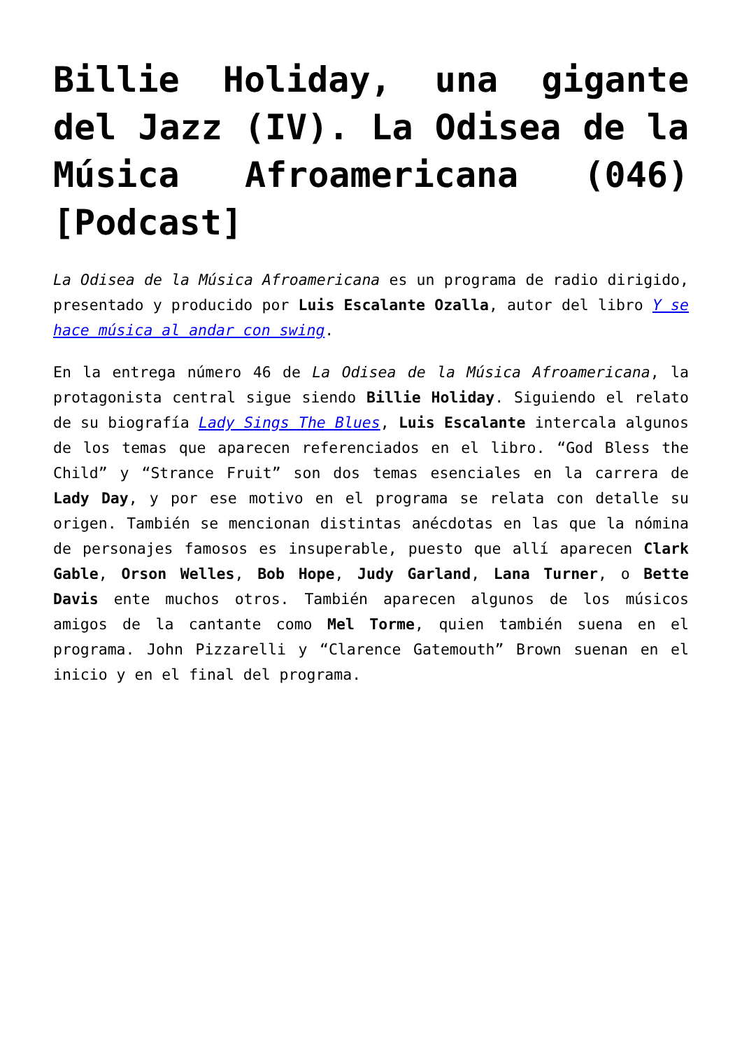Billie Holiday, una gigante del Jazz (IV). La Odisea de la Música Afroamericana (046) [Podcast]
La Odisea de la Música Afroamericana es un programa de radio dirigido, presentado y producido por Luis Escalante Ozalla, autor del libro Y se hace música al andar con swing.
En la entrega número 46 de La Odisea de la Música Afroamericana, la protagonista central sigue siendo Billie Holiday. Siguiendo el relato de su biografía Lady Sings The Blues, Luis Escalante intercala algunos de los temas que aparecen referenciados en el libro. “God Bless the Child” y “Strance Fruit” son dos temas esenciales en la carrera de Lady Day, y por ese motivo en el programa se relata con detalle su origen. También se mencionan distintas anécdotas en las que la nómina de personajes famosos es insuperable, puesto que allí aparecen Clark Gable, Orson Welles, Bob Hope, Judy Garland, Lana Turner, o Bette Davis ente muchos otros. También aparecen algunos de los músicos amigos de la cantante como Mel Torme, quien también suena en el programa. John Pizzarelli y “Clarence Gatemouth” Brown suenan en el inicio y en el final del programa.